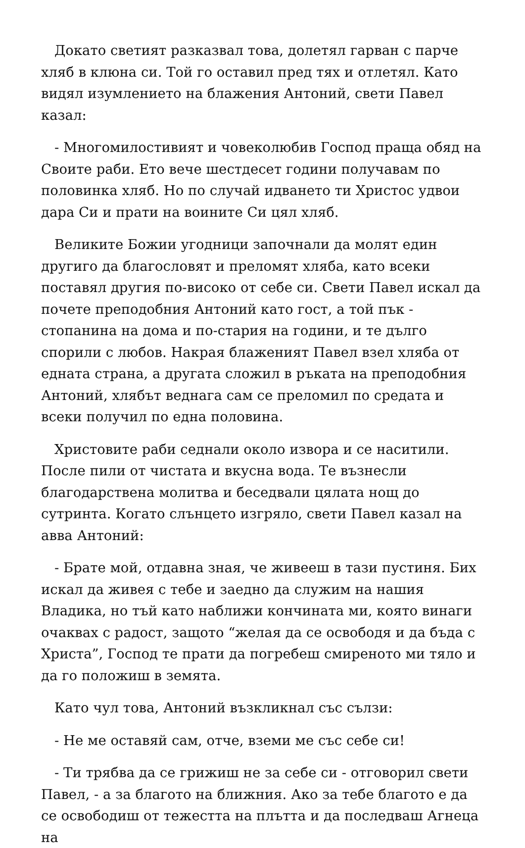Докато светият разказвал това, долетял гарван с парче хляб в клюна си. Той го оставил пред тях и отлетял. Като видял изумлението на блажения Антоний, свети Павел казал:
- Многомилостивият и човеколюбив Господ праща обяд на Своите раби. Ето вече шестдесет години получавам по половинка хляб. Но по случай идването ти Христос удвои дара Си и прати на воините Си цял хляб.
Великите Божии угодници започнали да молят един другиго да благословят и преломят хляба, като всеки поставял другия по-високо от себе си. Свети Павел искал да почете преподобния Антоний като гост, а той пък - стопанина на дома и по-стария на години, и те дълго спорили с любов. Накрая блаженият Павел взел хляба от едната страна, а другата сложил в ръката на преподобния Антоний, хлябът веднага сам се преломил по средата и всеки получил по една половина.
Христовите раби седнали около извора и се наситили. После пили от чистата и вкусна вода. Те възнесли благодарствена молитва и беседвали цялата нощ до сутринта. Когато слънцето изгряло, свети Павел казал на авва Антоний:
- Брате мой, отдавна зная, че живееш в тази пустиня. Бих искал да живея с тебе и заедно да служим на нашия Владика, но тъй като наближи кончината ми, която винаги очаквах с радост, защото “желая да се освободя и да бъда с Христа”, Господ те прати да погребеш смиреното ми тяло и да го положиш в земята.
Като чул това, Антоний възкликнал със сълзи:
- Не ме оставяй сам, отче, вземи ме със себе си!
- Ти трябва да се грижиш не за себе си - отговорил свети Павел, - а за благото на ближния. Ако за тебе благото е да се освободиш от тежестта на плътта и да последваш Агнеца на